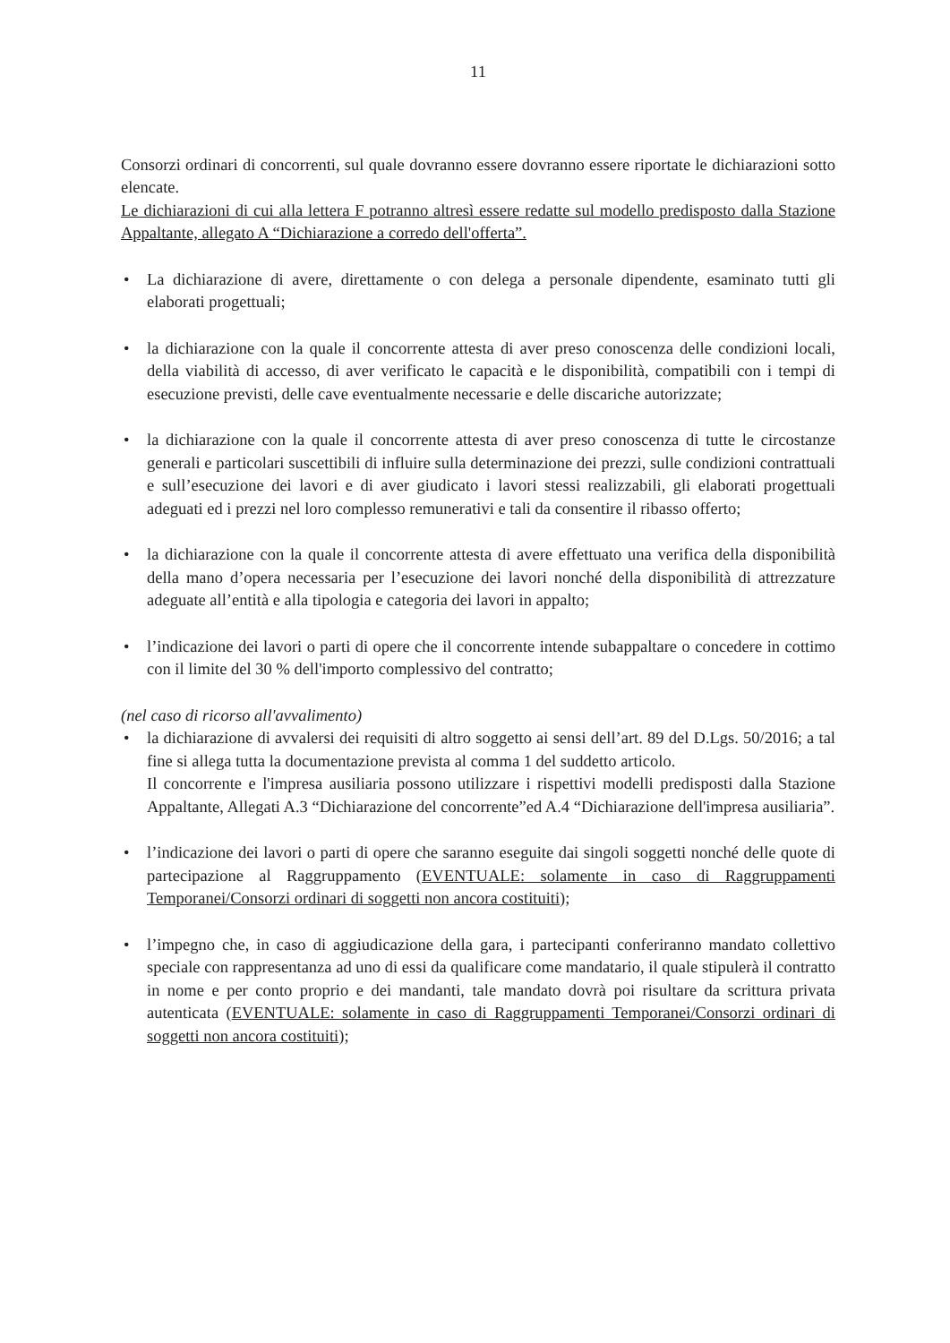11
Consorzi ordinari di concorrenti, sul quale dovranno essere dovranno essere riportate le dichiarazioni sotto elencate.
Le dichiarazioni di cui alla lettera F potranno altresì essere redatte sul modello predisposto dalla Stazione Appaltante, allegato A “Dichiarazione a corredo dell'offerta”.
• La dichiarazione di avere, direttamente o con delega a personale dipendente, esaminato tutti gli elaborati progettuali;
• la dichiarazione con la quale il concorrente attesta di aver preso conoscenza delle condizioni locali, della viabilità di accesso, di aver verificato le capacità e le disponibilità, compatibili con i tempi di esecuzione previsti, delle cave eventualmente necessarie e delle discariche autorizzate;
• la dichiarazione con la quale il concorrente attesta di aver preso conoscenza di tutte le circostanze generali e particolari suscettibili di influire sulla determinazione dei prezzi, sulle condizioni contrattuali e sull’esecuzione dei lavori e di aver giudicato i lavori stessi realizzabili, gli elaborati progettuali adeguati ed i prezzi nel loro complesso remunerativi e tali da consentire il ribasso offerto;
• la dichiarazione con la quale il concorrente attesta di avere effettuato una verifica della disponibilità della mano d’opera necessaria per l’esecuzione dei lavori nonché della disponibilità di attrezzature adeguate all’entità e alla tipologia e categoria dei lavori in appalto;
• l’indicazione dei lavori o parti di opere che il concorrente intende subappaltare o concedere in cottimo con il limite del 30 % dell'importo complessivo del contratto;
(nel caso di ricorso all'avvalimento)
• la dichiarazione di avvalersi dei requisiti di altro soggetto ai sensi dell’art. 89 del D.Lgs. 50/2016; a tal fine si allega tutta la documentazione prevista al comma 1 del suddetto articolo.
Il concorrente e l'impresa ausiliaria possono utilizzare i rispettivi modelli predisposti dalla Stazione Appaltante, Allegati A.3 “Dichiarazione del concorrente”ed A.4 “Dichiarazione dell'impresa ausiliaria”.
• l’indicazione dei lavori o parti di opere che saranno eseguite dai singoli soggetti nonché delle quote di partecipazione al Raggruppamento (EVENTUALE: solamente in caso di Raggruppamenti Temporanei/Consorzi ordinari di soggetti non ancora costituiti);
• l’impegno che, in caso di aggiudicazione della gara, i partecipanti conferiranno mandato collettivo speciale con rappresentanza ad uno di essi da qualificare come mandatario, il quale stipulerà il contratto in nome e per conto proprio e dei mandanti, tale mandato dovrà poi risultare da scrittura privata autenticata (EVENTUALE: solamente in caso di Raggruppamenti Temporanei/Consorzi ordinari di soggetti non ancora costituiti);